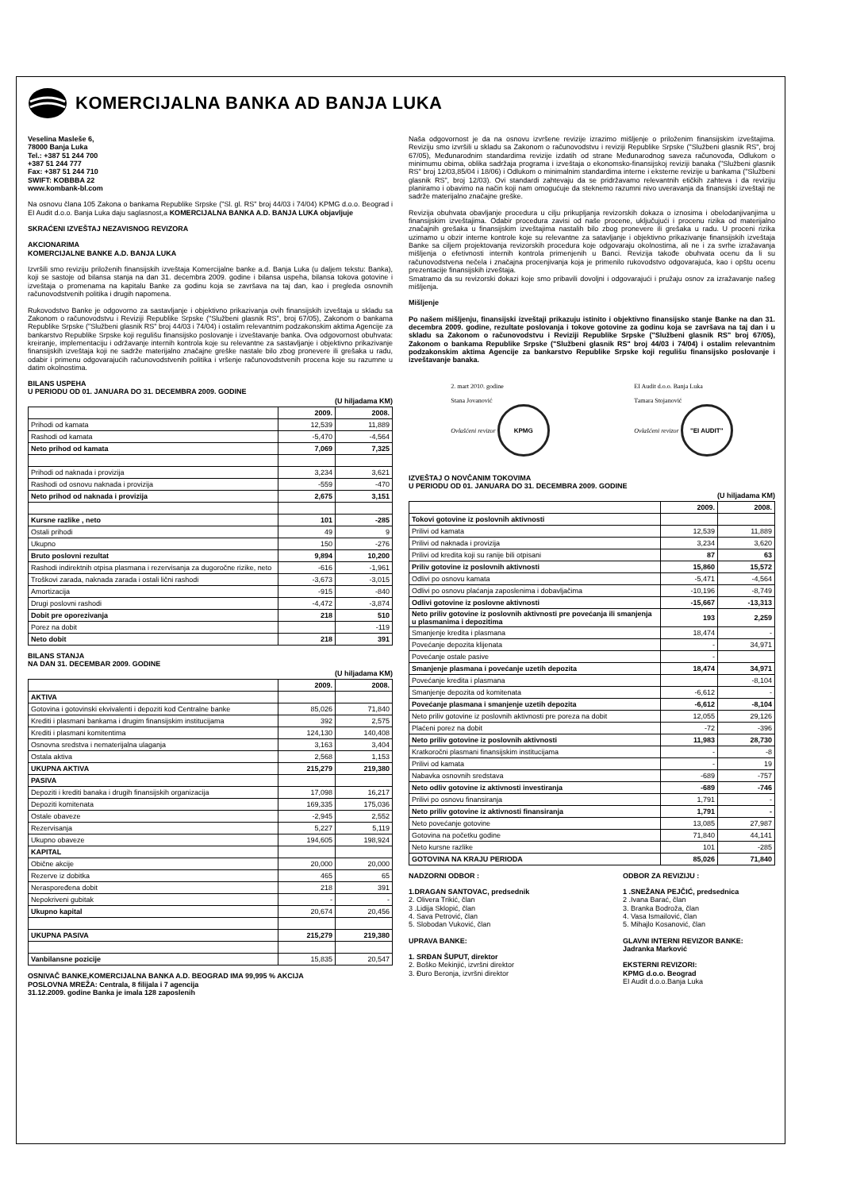KOMERCIJALNA BANKA AD BANJA LUKA
Veselina Masleše 6,
78000 Banja Luka
Tel.: +387 51 244 700
+387 51 244 777
Fax: +387 51 244 710
SWIFT: KOBBBA 22
www.kombank-bl.com
Na osnovu člana 105 Zakona o bankama Republike Srpske ("Sl. gl. RS" broj 44/03 i 74/04) KPMG d.o.o. Beograd i EI Audit d.o.o. Banja Luka daju saglasnost,a KOMERCIJALNA BANKA A.D. BANJA LUKA objavljuje
SKRAĆENI IZVEŠTAJ NEZAVISNOG REVIZORA
AKCIONARIMA
KOMERCIJALNE BANKE A.D. BANJA LUKA
Izvršili smo reviziju priloženih finansijskih izveštaja Komercijalne banke a.d. Banja Luka (u daljem tekstu: Banka), koji se sastoje od bilansa stanja na dan 31. decembra 2009. godine i bilansa uspeha, bilansa tokova gotovine i izveštaja o promenama na kapitalu Banke za godinu koja se završava na taj dan, kao i pregleda osnovnih računovodstvenih politika i drugih napomena.
Rukovodstvo Banke je odgovorno za sastavljanje i objektivno prikazivanja ovih finansijskih izveštaja u skladu sa Zakonom o računovodstvu i Reviziji Republike Srpske ("Službeni glasnik RS", broj 67/05), Zakonom o bankama Republike Srpske ("Službeni glasnik RS" broj 44/03 i 74/04) i ostalim relevantnim podzakonskim aktima Agencije za bankarstvo Republike Srpske koji regulišu finansijsko poslovanje i izveštavanje banka. Ova odgovornost obuhvata: kreiranje, implementaciju i održavanje internih kontrola koje su relevantne za sastavljanje i objektivno prikazivanje finansijskih izveštaja koji ne sadrže materijalno značajne greške nastale bilo zbog pronevere ili grešaka u radu, odabir i primenu odgovarajućih računovodstvenih politika i vršenje računovodstvenih procena koje su razumne u datim okolnostima.
BILANS USPEHA
U PERIODU OD 01. JANUARA DO 31. DECEMBRA 2009. GODINE
(U hiljadama KM)
| | 2009. | 2008. |
| Prihodi od kamata | 12,539 | 11,889 |
| Rashodi od kamata | -5,470 | -4,564 |
| Neto prihod od kamata | 7,069 | 7,325 |
| Prihodi od naknada i provizija | 3,234 | 3,621 |
| Rashodi od osnovu naknada i provizija | -559 | -470 |
| Neto prihod od naknada i provizija | 2,675 | 3,151 |
| Kursne razlike , neto | 101 | -285 |
| Ostali prihodi | 49 | 9 |
| Ukupno | 150 | -276 |
| Bruto poslovni rezultat | 9,894 | 10,200 |
| Rashodi indirektnih otpisa plasmana i rezervisanja za dugoročne rizike, neto | -616 | -1,961 |
| Troškovi zarada, naknada zarada i ostali lični rashodi | -3,673 | -3,015 |
| Amortizacija | -915 | -840 |
| Drugi poslovni rashodi | -4,472 | -3,874 |
| Dobit pre oporezivanja | 218 | 510 |
| Porez na dobit | | -119 |
| Neto dobit | 218 | 391 |
BILANS STANJA
NA DAN 31. DECEMBAR 2009. GODINE
(U hiljadama KM)
| | 2009. | 2008. |
| AKTIVA | | |
| Gotovina i gotovinski ekvivalenti i depoziti kod Centralne banke | 85,026 | 71,840 |
| Krediti i plasmani bankama i drugim finansijskim institucijama | 392 | 2,575 |
| Krediti i plasmani komitentima | 124,130 | 140,408 |
| Osnovna sredstva i nematerijalna ulaganja | 3,163 | 3,404 |
| Ostala aktiva | 2,568 | 1,153 |
| UKUPNA AKTIVA | 215,279 | 219,380 |
| PASIVA | | |
| Depoziti i krediti banaka i drugih finansijskih organizacija | 17,098 | 16,217 |
| Depoziti komitenata | 169,335 | 175,036 |
| Ostale obaveze | -2,945 | 2,552 |
| Rezervisanja | 5,227 | 5,119 |
| Ukupno obaveze | 194,605 | 198,924 |
| KAPITAL | | |
| Obične akcije | 20,000 | 20,000 |
| Rezerve iz dobitka | 465 | 65 |
| Neraspoređena dobit | 218 | 391 |
| Nepokriveni gubitak | - | - |
| Ukupno kapital | 20,674 | 20,456 |
| UKUPNA PASIVA | 215,279 | 219,380 |
| Vanbilansne pozicije | 15,835 | 20,547 |
OSNIVAČ BANKE,KOMERCIJALNA BANKA A.D. BEOGRAD IMA 99,995 % AKCIJA
POSLOVNA MREŽA: Centrala, 8 filijala i 7 agencija
31.12.2009. godine Banka je imala 128 zaposlenih
Naša odgovornost je da na osnovu izvršene revizije izrazimo mišljenje o priloženim finansijskim izveštajima. Reviziju smo izvršili u skladu sa Zakonom o računovodstvu i reviziji Republike Srpske ("Službeni glasnik RS", broj 67/05), Međunarodnim standardima revizije izdatih od strane Međunarodnog saveza računovođa, Odlukom o minimumu obima, oblika sadržaja programa i izveštaja o ekonomsko-finansijskoj reviziji banaka ("Službeni glasnik RS" broj 12/03,85/04 i 18/06) i Odlukom o minimalnim standardima interne i eksterne revizije u bankama ("Službeni glasnik RS", broj 12/03). Ovi standardi zahtevaju da se pridržavamo relevantnih etičkih zahteva i da reviziju planiramo i obavimo na način koji nam omogućuje da steknemo razumni nivo uveravanja da finansijski izveštaji ne sadrže materijalno značajne greške.
Revizija obuhvata obavljanje procedura u cilju prikupljanja revizorskih dokaza o iznosima i obelodanjivanjima u finansijskim izveštajima. Odabir procedura zavisi od naše procene, uključujući i procenu rizika od materijalno značajnih grešaka u finansijskim izveštajima nastalih bilo zbog pronevere ili grešaka u radu. U proceni rizika uzimamo u obzir interne kontrole koje su relevantne za satavljanje i objektivno prikazivanje finansijskih izveštaja Banke sa ciljem projektovanja revizorskih procedura koje odgovaraju okolnostima, ali ne i za svrhe izražavanja mišljenja o efetivnosti internih kontrola primenjenih u Banci. Revizija takođe obuhvata ocenu da li su računovodstvena nečela i značajna procenjivanja koja je primenilo rukovodstvo odgovarajuća, kao i opštu ocenu prezentacije finansijskih izveštaja.
Smatramo da su revizorski dokazi koje smo pribavili dovoljni i odgovarajući i pružaju osnov za izražavanje našeg mišljenja.
Mišljenje
Po našem mišljenju, finansijski izveštaji prikazuju istinito i objektivno finansijsko stanje Banke na dan 31. decembra 2009. godine, rezultate poslovanja i tokove gotovine za godinu koja se završava na taj dan i u skladu sa Zakonom o računovodstvu i Reviziji Republike Srpske ("Službeni glasnik RS" broj 67/05), Zakonom o bankama Republike Srpske ("Službeni glasnik RS" broj 44/03 i 74/04) i ostalim relevantnim podzakonskim aktima Agencije za bankarstvo Republike Srpske koji regulišu finansijsko poslovanje i izveštavanje banaka.
2. mart 2010. godine
Stana Jovanović
Ovlašćeni revizor KPMG
EI Audit d.o.o. Banja Luka
Tamara Stojanović
Ovlašćeni revizor "EI AUDIT"
IZVEŠTAJ O NOVČANIM TOKOVIMA
U PERIODU OD 01. JANUARA DO 31. DECEMBRA 2009. GODINE
(U hiljadama KM)
| | 2009. | 2008. |
| Tokovi gotovine iz poslovnih aktivnosti | | |
| Prilivi od kamata | 12,539 | 11,889 |
| Prilivi od naknada i provizija | 3,234 | 3,620 |
| Prilivi od kredita koji su ranije bili otpisani | 87 | 63 |
| Priliv gotovine iz poslovnih aktivnosti | 15,860 | 15,572 |
| Odlivi po osnovu kamata | -5,471 | -4,564 |
| Odlivi po osnovu plaćanja zaposlenima i dobavljačima | -10,196 | -8,749 |
| Odlivi gotovine iz poslovne aktivnosti | -15,667 | -13,313 |
| Neto priliv gotovine iz poslovnih aktivnosti pre povećanja ili smanjenja u plasmanima i depozitima | 193 | 2,259 |
| Smanjenje kredita i plasmana | 18,474 | - |
| Povećanje depozita klijenata | - | 34,971 |
| Povećanje ostale pasive | - | |
| Smanjenje plasmana i povećanje uzetih depozita | 18,474 | 34,971 |
| Povećanje kredita i plasmana | | -8,104 |
| Smanjenje depozita od komitenata | -6,612 | - |
| Povećanje plasmana i smanjenje uzetih depozita | -6,612 | -8,104 |
| Neto priliv gotovine iz poslovnih aktivnosti pre poreza na dobit | 12,055 | 29,126 |
| Plaćeni porez na dobit | -72 | -396 |
| Neto priliv gotovine iz poslovnih aktivnosti | 11,983 | 28,730 |
| Kratkoročni plasmani finansijskim institucijama | - | -8 |
| Prilivi od kamata | - | 19 |
| Nabavka osnovnih sredstava | -689 | -757 |
| Neto odliv gotovine iz aktivnosti investiranja | -689 | -746 |
| Prilivi po osnovu finansiranja | 1,791 | - |
| Neto priliv gotovine iz aktivnosti finansiranja | 1,791 | - |
| Neto povećanje gotovine | 13,085 | 27,987 |
| Gotovina na početku godine | 71,840 | 44,141 |
| Neto kursne razlike | 101 | -285 |
| GOTOVINA NA KRAJU PERIODA | 85,026 | 71,840 |
NADZORNI ODBOR :
1.DRAGAN SANTOVAC, predsednik
2. Olivera Trikić, član
3 .Lidija Sklopić, član
4. Sava Petrović, član
5. Slobodan Vuković, član
UPRAVA BANKE:
1. SRĐAN ŠUPUT, direktor
2. Boško Mekinjić, izvršni direktor
3. Đuro Beronja, izvršni direktor
ODBOR ZA REVIZIJU :
1 .SNEŽANA PEJČIĆ, predsednica
2 .Ivana Barać, član
3. Branka Bodroža, član
4. Vasa Ismailović, član
5. Mihajlo Kosanović, član
GLAVNI INTERNI REVIZOR BANKE:
Jadranka Marković
EKSTERNI REVIZORI:
KPMG d.o.o. Beograd
EI Audit d.o.o.Banja Luka